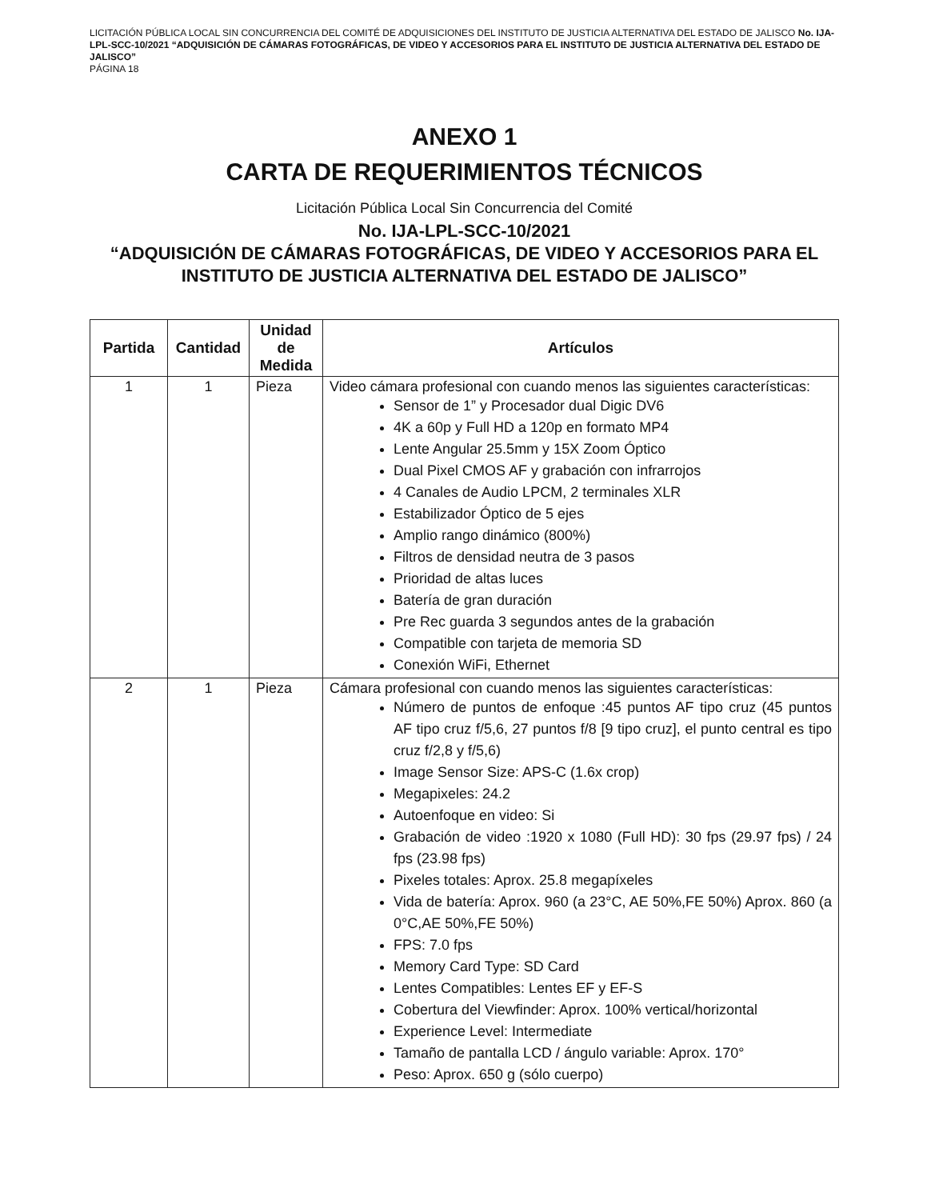LICITACIÓN PÚBLICA LOCAL SIN CONCURRENCIA DEL COMITÉ DE ADQUISICIONES DEL INSTITUTO DE JUSTICIA ALTERNATIVA DEL ESTADO DE JALISCO No. IJA-LPL-SCC-10/2021 “ADQUISICIÓN DE CÁMARAS FOTOGRÁFICAS, DE VIDEO Y ACCESORIOS PARA EL INSTITUTO DE JUSTICIA ALTERNATIVA DEL ESTADO DE JALISCO”
PÁGINA 18
ANEXO 1
CARTA DE REQUERIMIENTOS TÉCNICOS
Licitación Pública Local Sin Concurrencia del Comité
No. IJA-LPL-SCC-10/2021
“ADQUISICIÓN DE CÁMARAS FOTOGRÁFICAS, DE VIDEO Y ACCESORIOS PARA EL INSTITUTO DE JUSTICIA ALTERNATIVA DEL ESTADO DE JALISCO”
| Partida | Cantidad | Unidad de Medida | Artículos |
| --- | --- | --- | --- |
| 1 | 1 | Pieza | Video cámara profesional con cuando menos las siguientes características: Sensor de 1” y Procesador dual Digic DV6 4K a 60p y Full HD a 120p en formato MP4 Lente Angular 25.5mm y 15X Zoom Óptico Dual Pixel CMOS AF y grabación con infrarrojos 4 Canales de Audio LPCM, 2 terminales XLR Estabilizador Óptico de 5 ejes Amplio rango dinámico (800%) Filtros de densidad neutra de 3 pasos Prioridad de altas luces Batería de gran duración Pre Rec guarda 3 segundos antes de la grabación Compatible con tarjeta de memoria SD Conexión WiFi, Ethernet |
| 2 | 1 | Pieza | Cámara profesional con cuando menos las siguientes características: Número de puntos de enfoque :45 puntos AF tipo cruz (45 puntos AF tipo cruz f/5,6, 27 puntos f/8 [9 tipo cruz], el punto central es tipo cruz f/2,8 y f/5,6) Image Sensor Size: APS-C (1.6x crop) Megapixeles: 24.2 Autoenfoque en video: Si Grabación de video :1920 x 1080 (Full HD): 30 fps (29.97 fps) / 24 fps (23.98 fps) Pixeles totales: Aprox. 25.8 megapíxeles Vida de batería: Aprox. 960 (a 23°C, AE 50%,FE 50%) Aprox. 860 (a 0°C,AE 50%,FE 50%) FPS: 7.0 fps Memory Card Type: SD Card Lentes Compatibles: Lentes EF y EF-S Cobertura del Viewfinder: Aprox. 100% vertical/horizontal Experience Level: Intermediate Tamaño de pantalla LCD / ángulo variable: Aprox. 170° Peso: Aprox. 650 g (sólo cuerpo) |